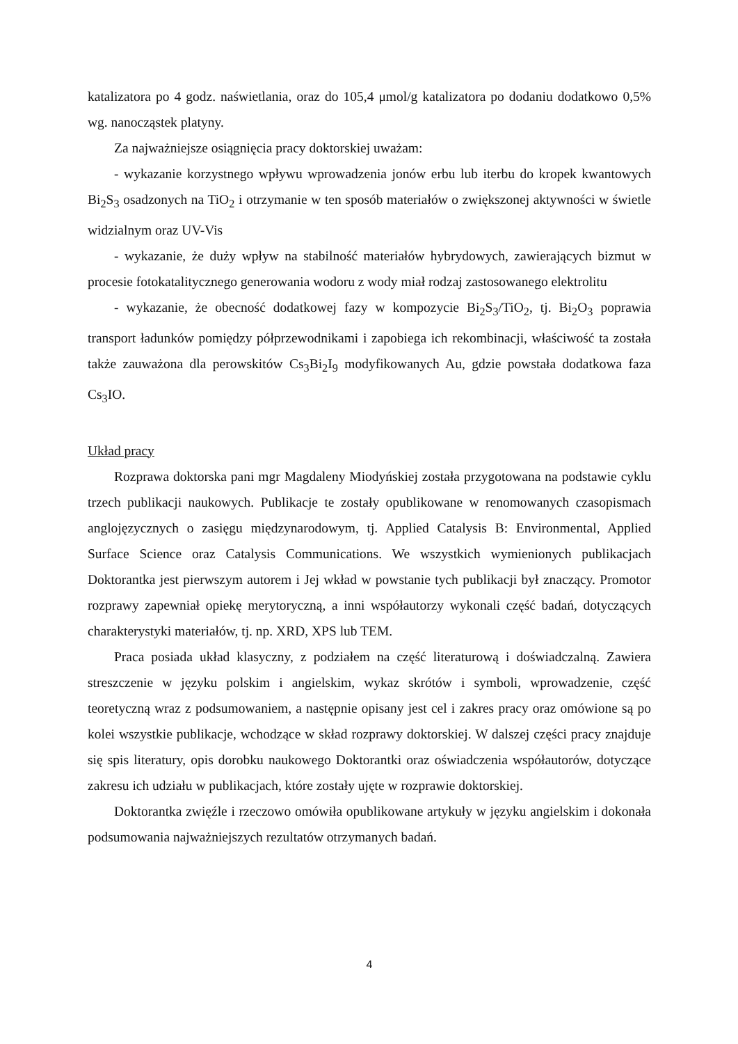katalizatora po 4 godz. naświetlania, oraz do 105,4 μmol/g katalizatora po dodaniu dodatkowo 0,5% wg. nanocząstek platyny.
Za najważniejsze osiągnięcia pracy doktorskiej uważam:
- wykazanie korzystnego wpływu wprowadzenia jonów erbu lub iterbu do kropek kwantowych Bi<sub>2</sub>S<sub>3</sub> osadzonych na TiO<sub>2</sub> i otrzymanie w ten sposób materiałów o zwiększonej aktywności w świetle widzialnym oraz UV-Vis
- wykazanie, że duży wpływ na stabilność materiałów hybrydowych, zawierających bizmut w procesie fotokatalitycznego generowania wodoru z wody miał rodzaj zastosowanego elektrolitu
- wykazanie, że obecność dodatkowej fazy w kompozycie Bi<sub>2</sub>S<sub>3</sub>/TiO<sub>2</sub>, tj. Bi<sub>2</sub>O<sub>3</sub> poprawia transport ładunków pomiędzy półprzewodnikami i zapobiega ich rekombinacji, właściwość ta została także zauważona dla perowskitów Cs<sub>3</sub>Bi<sub>2</sub>I<sub>9</sub> modyfikowanych Au, gdzie powstała dodatkowa faza Cs<sub>3</sub>IO.
Układ pracy
Rozprawa doktorska pani mgr Magdaleny Miodyńskiej została przygotowana na podstawie cyklu trzech publikacji naukowych. Publikacje te zostały opublikowane w renomowanych czasopismach anglojęzycznych o zasięgu międzynarodowym, tj. Applied Catalysis B: Environmental, Applied Surface Science oraz Catalysis Communications. We wszystkich wymienionych publikacjach Doktorantka jest pierwszym autorem i Jej wkład w powstanie tych publikacji był znaczący. Promotor rozprawy zapewniał opiekę merytoryczną, a inni współautorzy wykonali część badań, dotyczących charakterystyki materiałów, tj. np. XRD, XPS lub TEM.
Praca posiada układ klasyczny, z podziałem na część literaturową i doświadczalną. Zawiera streszczenie w języku polskim i angielskim, wykaz skrótów i symboli, wprowadzenie, część teoretyczną wraz z podsumowaniem, a następnie opisany jest cel i zakres pracy oraz omówione są po kolei wszystkie publikacje, wchodzące w skład rozprawy doktorskiej. W dalszej części pracy znajduje się spis literatury, opis dorobku naukowego Doktorantki oraz oświadczenia współautorów, dotyczące zakresu ich udziału w publikacjach, które zostały ujęte w rozprawie doktorskiej.
Doktorantka zwięźle i rzeczowo omówiła opublikowane artykuły w języku angielskim i dokonała podsumowania najważniejszych rezultatów otrzymanych badań.
4